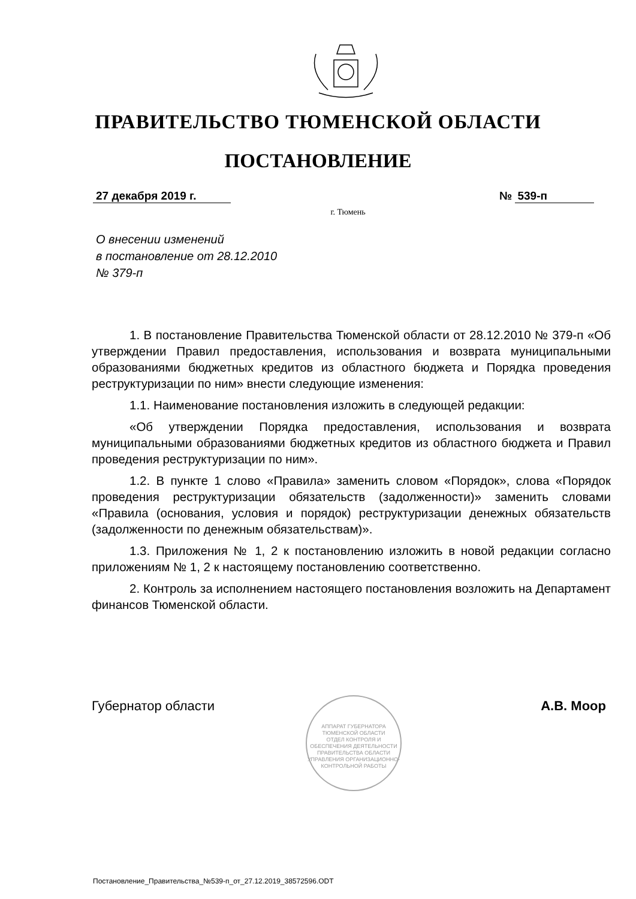ПРАВИТЕЛЬСТВО ТЮМЕНСКОЙ ОБЛАСТИ
ПОСТАНОВЛЕНИЕ
27 декабря 2019 г. № 539-п
г. Тюмень
О внесении изменений
в постановление от 28.12.2010
№ 379-п
1. В постановление Правительства Тюменской области от 28.12.2010 № 379-п «Об утверждении Правил предоставления, использования и возврата муниципальными образованиями бюджетных кредитов из областного бюджета и Порядка проведения реструктуризации по ним» внести следующие изменения:
1.1. Наименование постановления изложить в следующей редакции:
«Об утверждении Порядка предоставления, использования и возврата муниципальными образованиями бюджетных кредитов из областного бюджета и Правил проведения реструктуризации по ним».
1.2. В пункте 1 слово «Правила» заменить словом «Порядок», слова «Порядок проведения реструктуризации обязательств (задолженности)» заменить словами «Правила (основания, условия и порядок) реструктуризации денежных обязательств (задолженности по денежным обязательствам)».
1.3. Приложения № 1, 2 к постановлению изложить в новой редакции согласно приложениям № 1, 2 к настоящему постановлению соответственно.
2. Контроль за исполнением настоящего постановления возложить на Департамент финансов Тюменской области.
Губернатор области А.В. Моор
АППАРАТ ГУБЕРНАТОРА ТЮМЕНСКОЙ ОБЛАСТИ
ОТДЕЛ КОНТРОЛЯ И ОБЕСПЕЧЕНИЯ ДЕЯТЕЛЬНОСТИ ПРАВИТЕЛЬСТВА ОБЛАСТИ УПРАВЛЕНИЯ ОРГАНИЗАЦИОННО-КОНТРОЛЬНОЙ РАБОТЫ
Постановление_Правительства_№539-п_от_27.12.2019_38572596.ODT